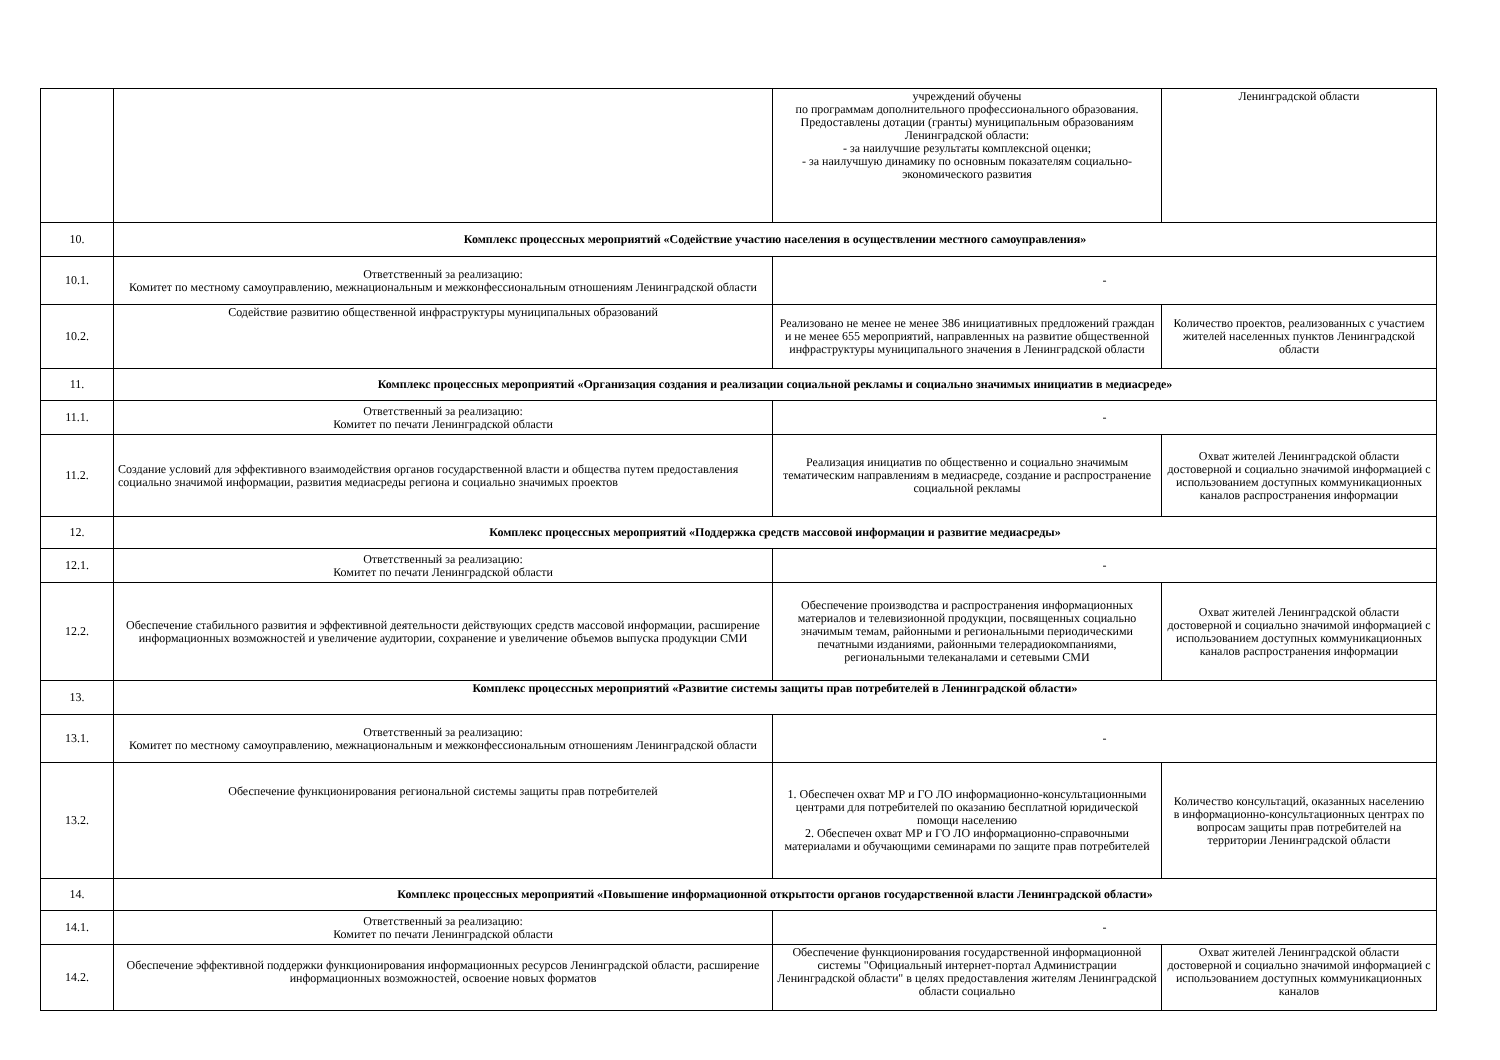| | | учреждений обучены по программам дополнительного профессионального образования. Предоставлены дотации (гранты) муниципальным образованиям Ленинградской области: - за наилучшие результаты комплексной оценки; - за наилучшую динамику по основным показателям социально-экономического развития | Ленинградской области |
| 10. | Комплекс процессных мероприятий «Содействие участию населения в осуществлении местного самоуправления» | | |
| 10.1. | Ответственный за реализацию: Комитет по местному самоуправлению, межнациональным и межконфессиональным отношениям Ленинградской области | - | |
| 10.2. | Содействие развитию общественной инфраструктуры муниципальных образований | Реализовано не менее не менее 386 инициативных предложений граждан и не менее 655 мероприятий, направленных на развитие общественной инфраструктуры муниципального значения в Ленинградской области | Количество проектов, реализованных с участием жителей населенных пунктов Ленинградской области |
| 11. | Комплекс процессных мероприятий «Организация создания и реализации социальной рекламы и социально значимых инициатив в медиасреде» | | |
| 11.1. | Ответственный за реализацию: Комитет по печати Ленинградской области | - | |
| 11.2. | Создание условий для эффективного взаимодействия органов государственной власти и общества путем предоставления социально значимой информации, развития медиасреды региона и социально значимых проектов | Реализация инициатив по общественно и социально значимым тематическим направлениям в медиасреде, создание и распространение социальной рекламы | Охват жителей Ленинградской области достоверной и социально значимой информацией с использованием доступных коммуникационных каналов распространения информации |
| 12. | Комплекс процессных мероприятий «Поддержка средств массовой информации и развитие медиасреды» | | |
| 12.1. | Ответственный за реализацию: Комитет по печати Ленинградской области | - | |
| 12.2. | Обеспечение стабильного развития и эффективной деятельности действующих средств массовой информации, расширение информационных возможностей и увеличение аудитории, сохранение и увеличение объемов выпуска продукции СМИ | Обеспечение производства и распространения информационных материалов и телевизионной продукции, посвященных социально значимым темам, районными и региональными периодическими печатными изданиями, районными телерадиокомпаниями, региональными телеканалами и сетевыми СМИ | Охват жителей Ленинградской области достоверной и социально значимой информацией с использованием доступных коммуникационных каналов распространения информации |
| 13. | Комплекс процессных мероприятий «Развитие системы защиты прав потребителей в Ленинградской области» | | |
| 13.1. | Ответственный за реализацию: Комитет по местному самоуправлению, межнациональным и межконфессиональным отношениям Ленинградской области | - | |
| 13.2. | Обеспечение функционирования региональной системы защиты прав потребителей | 1. Обеспечен охват МР и ГО ЛО информационно-консультационными центрами для потребителей по оказанию бесплатной юридической помощи населению 2. Обеспечен охват МР и ГО ЛО информационно-справочными материалами и обучающими семинарами по защите прав потребителей | Количество консультаций, оказанных населению в информационно-консультационных центрах по вопросам защиты прав потребителей на территории Ленинградской области |
| 14. | Комплекс процессных мероприятий «Повышение информационной открытости органов государственной власти Ленинградской области» | | |
| 14.1. | Ответственный за реализацию: Комитет по печати Ленинградской области | - | |
| 14.2. | Обеспечение эффективной поддержки функционирования информационных ресурсов Ленинградской области, расширение информационных возможностей, освоение новых форматов | Обеспечение функционирования государственной информационной системы "Официальный интернет-портал Администрации Ленинградской области" в целях предоставления жителям Ленинградской области социально | Охват жителей Ленинградской области достоверной и социально значимой информацией с использованием доступных коммуникационных каналов |